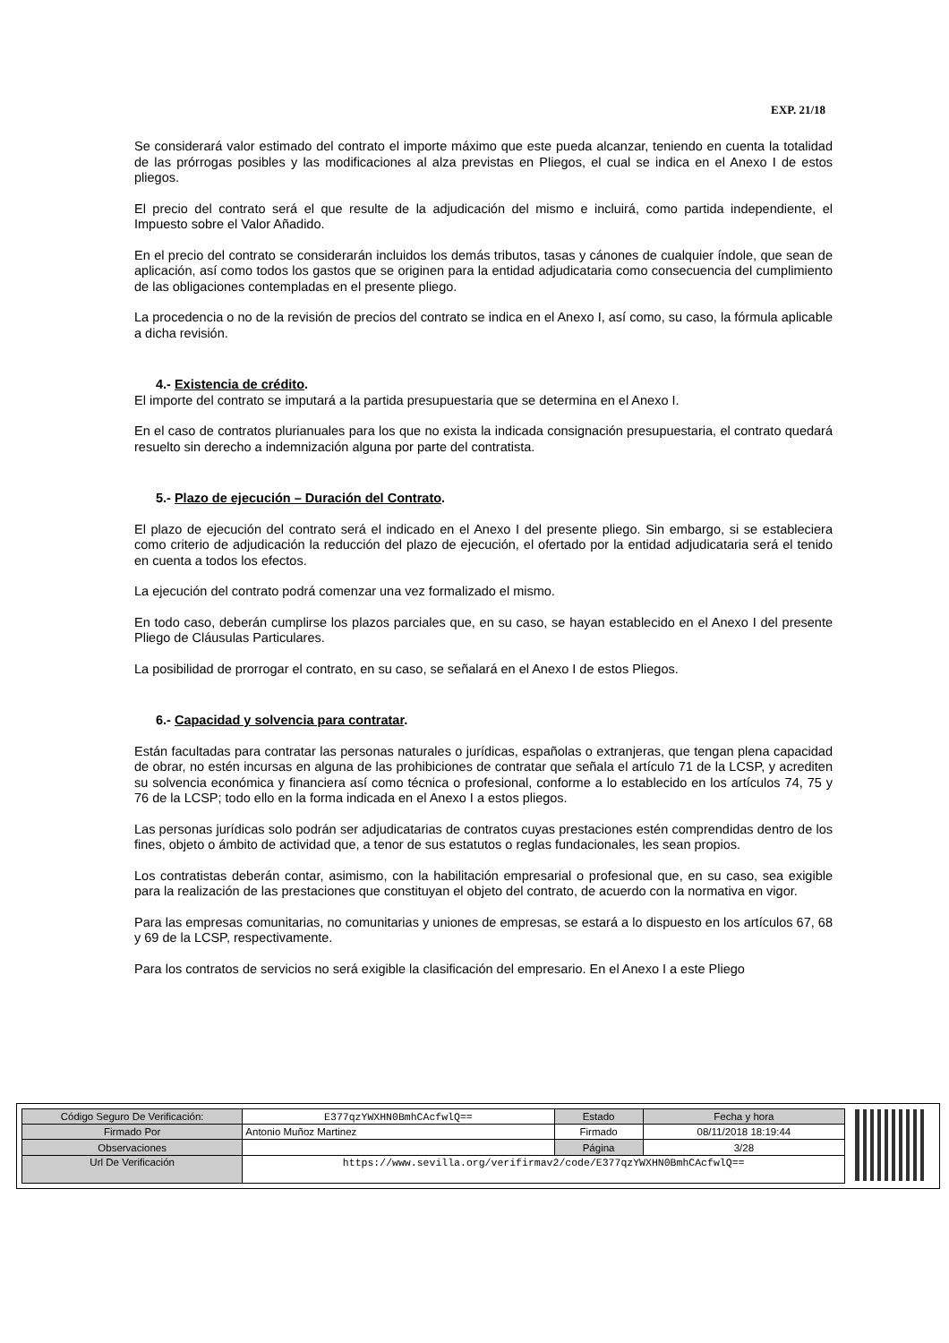EXP. 21/18
Se considerará valor estimado del contrato el importe máximo que este pueda alcanzar, teniendo en cuenta la totalidad de las prórrogas posibles y las modificaciones al alza previstas en Pliegos, el cual se indica en el Anexo I de estos pliegos.
El precio del contrato será el que resulte de la adjudicación del mismo e incluirá, como partida independiente, el Impuesto sobre el Valor Añadido.
En el precio del contrato se considerarán incluidos los demás tributos, tasas y cánones de cualquier índole, que sean de aplicación, así como todos los gastos que se originen para la entidad adjudicataria como consecuencia del cumplimiento de las obligaciones contempladas en el presente pliego.
La procedencia o no de la revisión de precios del contrato se indica en el Anexo I, así como, su caso, la fórmula aplicable a dicha revisión.
4.- Existencia de crédito.
El importe del contrato se imputará a la partida presupuestaria que se determina en el Anexo I.
En el caso de contratos plurianuales para los que no exista la indicada consignación presupuestaria, el contrato quedará resuelto sin derecho a indemnización alguna por parte del contratista.
5.- Plazo de ejecución – Duración del Contrato.
El plazo de ejecución del contrato será el indicado en el Anexo I del presente pliego. Sin embargo, si se estableciera como criterio de adjudicación la reducción del plazo de ejecución, el ofertado por la entidad adjudicataria será el tenido en cuenta a todos los efectos.
La ejecución del contrato podrá comenzar una vez formalizado el mismo.
En todo caso, deberán cumplirse los plazos parciales que, en su caso, se hayan establecido en el Anexo I del presente Pliego de Cláusulas Particulares.
La posibilidad de prorrogar el contrato, en su caso, se señalará en el Anexo I de estos Pliegos.
6.- Capacidad y solvencia para contratar.
Están facultadas para contratar las personas naturales o jurídicas, españolas o extranjeras, que tengan plena capacidad de obrar, no estén incursas en alguna de las prohibiciones de contratar que señala el artículo 71 de la LCSP, y acrediten su solvencia económica y financiera así como técnica o profesional, conforme a lo establecido en los artículos 74, 75 y 76 de la LCSP; todo ello en la forma indicada en el Anexo I a estos pliegos.
Las personas jurídicas solo podrán ser adjudicatarias de contratos cuyas prestaciones estén comprendidas dentro de los fines, objeto o ámbito de actividad que, a tenor de sus estatutos o reglas fundacionales, les sean propios.
Los contratistas deberán contar, asimismo, con la habilitación empresarial o profesional que, en su caso, sea exigible para la realización de las prestaciones que constituyan el objeto del contrato, de acuerdo con la normativa en vigor.
Para las empresas comunitarias, no comunitarias y uniones de empresas, se estará a lo dispuesto en los artículos 67, 68 y 69 de la LCSP, respectivamente.
Para los contratos de servicios no será exigible la clasificación del empresario. En el Anexo I a este Pliego
| Código Seguro De Verificación: | E377qzYWXHN0BmhCAcfwlQ== | Estado | Fecha y hora |
| Firmado Por | Antonio Muñoz Martinez | Firmado | 08/11/2018 18:19:44 |
| Observaciones | | Página | 3/28 |
| Url De Verificación | https://www.sevilla.org/verifirmav2/code/E377qzYWXHN0BmhCAcfwlQ== | | |